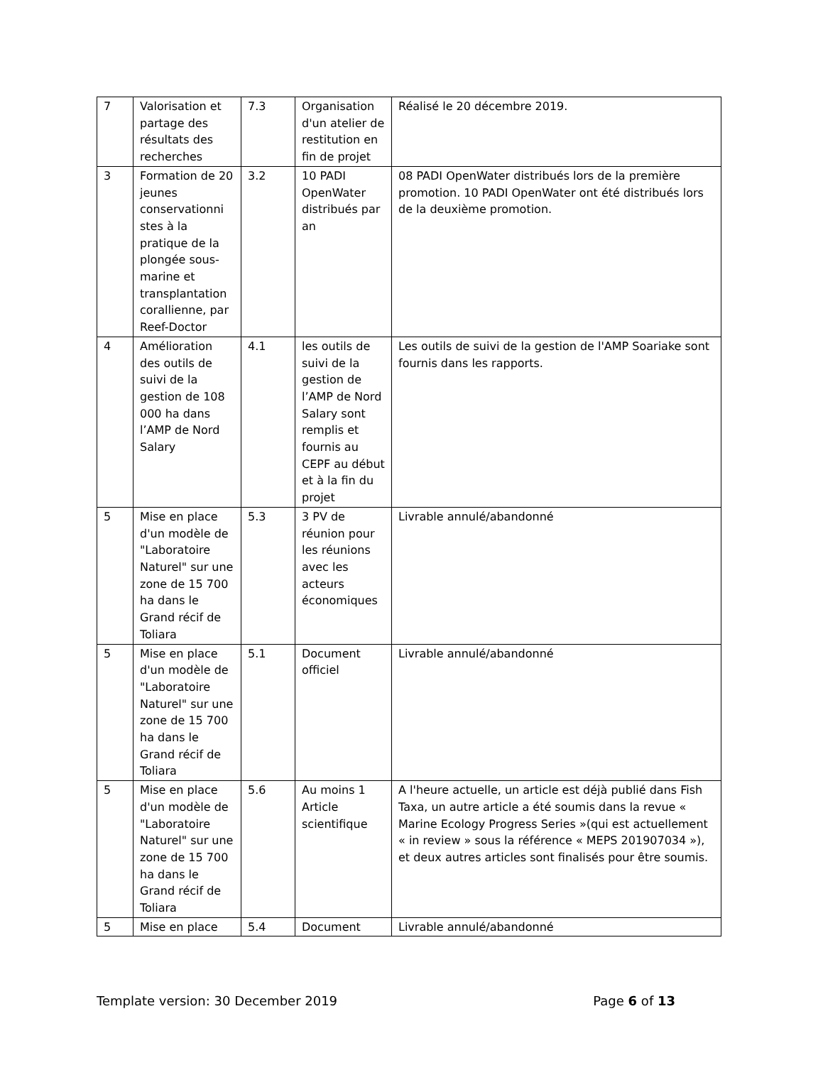| 7 | Valorisation et partage des résultats des recherches | 7.3 | Organisation d'un atelier de restitution en fin de projet | Réalisé le 20 décembre 2019. |
| 3 | Formation de 20 jeunes conservationni stes à la pratique de la plongée sous-marine et transplantation corallienne, par Reef-Doctor | 3.2 | 10 PADI OpenWater distribués par an | 08 PADI OpenWater distribués lors de la première promotion. 10 PADI OpenWater ont été distribués lors de la deuxième promotion. |
| 4 | Amélioration des outils de suivi de la gestion de 108 000 ha dans l’AMP de Nord Salary | 4.1 | les outils de suivi de la gestion de l’AMP de Nord Salary sont remplis et fournis au CEPF au début et à la fin du projet | Les outils de suivi de la gestion de l'AMP Soariake sont fournis dans les rapports. |
| 5 | Mise en place d'un modèle de "Laboratoire Naturel" sur une zone de 15 700 ha dans le Grand récif de Toliara | 5.3 | 3 PV de réunion pour les réunions avec les acteurs économiques | Livrable annulé/abandonné |
| 5 | Mise en place d'un modèle de "Laboratoire Naturel" sur une zone de 15 700 ha dans le Grand récif de Toliara | 5.1 | Document officiel | Livrable annulé/abandonné |
| 5 | Mise en place d'un modèle de "Laboratoire Naturel" sur une zone de 15 700 ha dans le Grand récif de Toliara | 5.6 | Au moins 1 Article scientifique | A l'heure actuelle, un article est déjà publié dans Fish Taxa, un autre article a été soumis dans la revue « Marine Ecology Progress Series »(qui est actuellement « in review » sous la référence « MEPS 201907034 »), et deux autres articles sont finalisés pour être soumis. |
| 5 | Mise en place | 5.4 | Document | Livrable annulé/abandonné |
Template version: 30 December 2019 Page 6 of 13